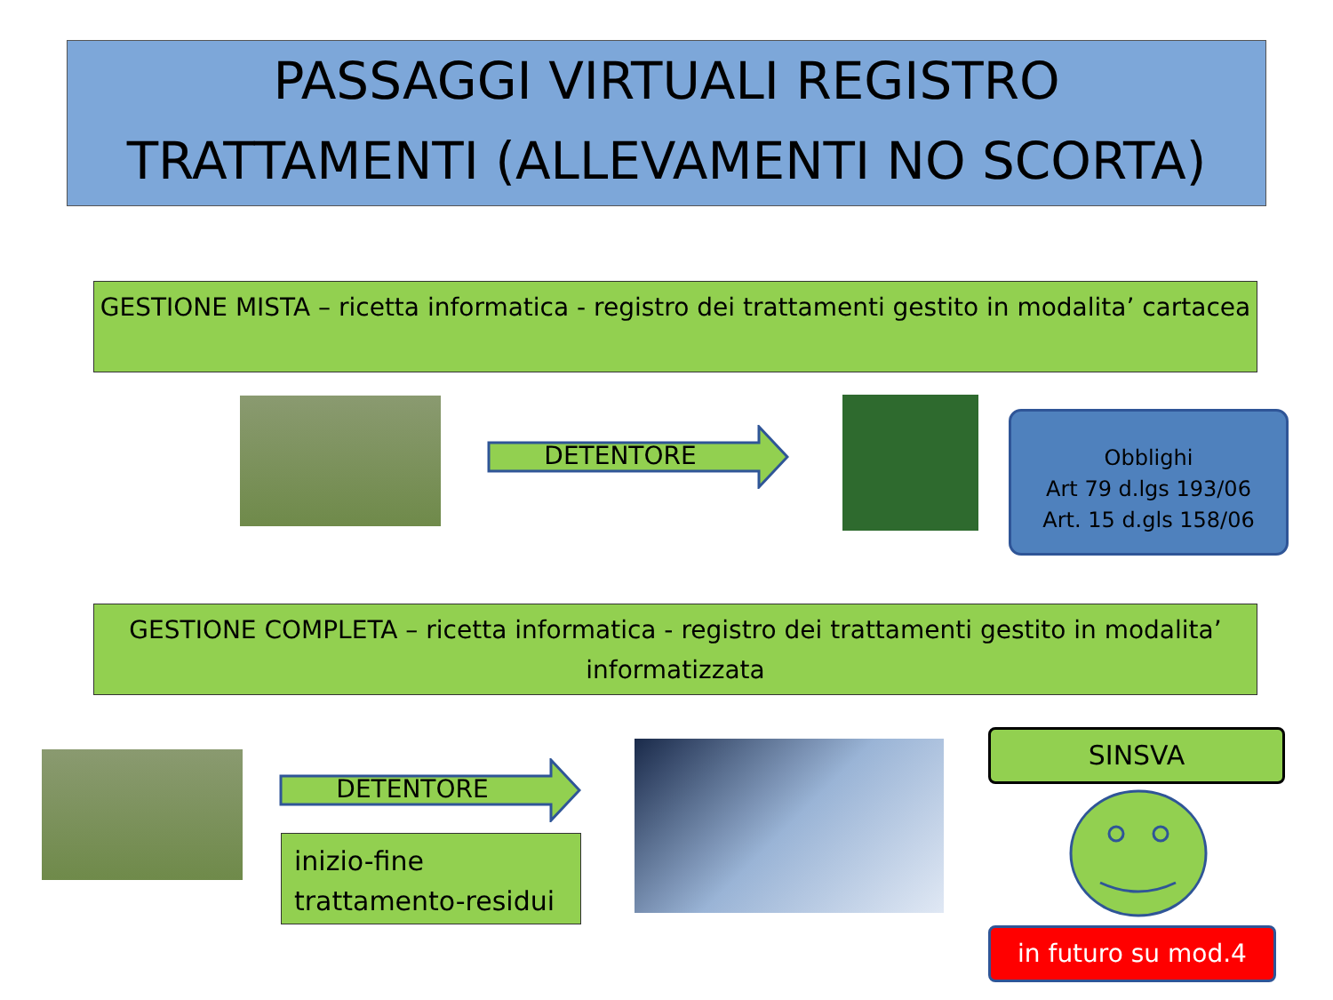PASSAGGI VIRTUALI REGISTRO
TRATTAMENTI (ALLEVAMENTI NO SCORTA)
GESTIONE MISTA – ricetta informatica - registro dei trattamenti gestito in modalita’ cartacea
DETENTORE
Obblighi
Art 79 d.lgs 193/06
Art. 15 d.gls 158/06
GESTIONE COMPLETA – ricetta informatica - registro dei trattamenti gestito in modalita’ informatizzata
DETENTORE
inizio-fine
trattamento-residui
SINSVA
in futuro su mod.4